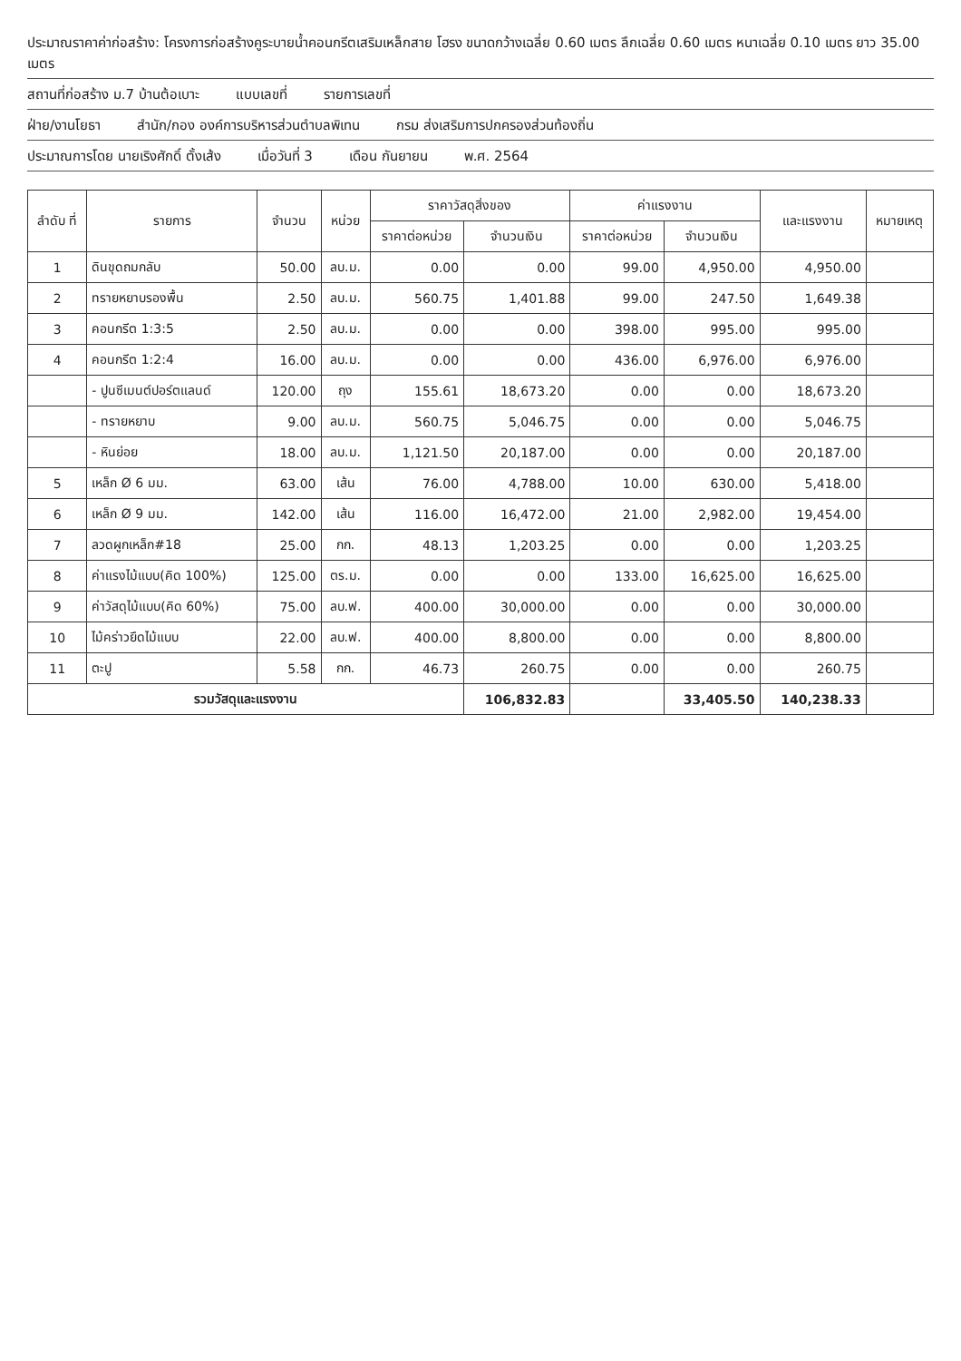ประมาณราคาค่าก่อสร้าง: โครงการก่อสร้างคูระบายน้ำคอนกรีตเสริมเหล็กสาย โฮรง ขนาดกว้างเฉลี่ย 0.60 เมตร ลึกเฉลี่ย 0.60 เมตร หนาเฉลี่ย 0.10 เมตร ยาว 35.00 เมตร
สถานที่ก่อสร้าง ม.7 บ้านต้อเบาะ แบบเลขที่ รายการเลขที่
ฝ่าย/งานโยธา สำนัก/กอง องค์การบริหารส่วนตำบลพิเทน กรม ส่งเสริมการปกครองส่วนท้องถิ่น
ประมาณการโดย นายเริงศักดิ์ ตั้งเส้ง เมื่อวันที่ 3 เดือน กันยายน พ.ศ. 2564
| ลำดับ ที่ | รายการ | จำนวน | หน่วย | ราคาวัสดุสิ่งของ | | ค่าแรงงาน | | และแรงงาน | หมายเหตุ |
| --- | --- | --- | --- | --- | --- | --- | --- | --- | --- |
| | | | | ราคาต่อหน่วย | จำนวนเงิน | ราคาต่อหน่วย | จำนวนเงิน | | |
| 1 | ดินขุดถมกลับ | 50.00 | ลบ.ม. | 0.00 | 0.00 | 99.00 | 4,950.00 | 4,950.00 | |
| 2 | ทรายหยาบรองพื้น | 2.50 | ลบ.ม. | 560.75 | 1,401.88 | 99.00 | 247.50 | 1,649.38 | |
| 3 | คอนกรีต 1:3:5 | 2.50 | ลบ.ม. | 0.00 | 0.00 | 398.00 | 995.00 | 995.00 | |
| 4 | คอนกรีต 1:2:4 | 16.00 | ลบ.ม. | 0.00 | 0.00 | 436.00 | 6,976.00 | 6,976.00 | |
| | - ปูนซีเมนต์ปอร์ตแลนด์ | 120.00 | ถุง | 155.61 | 18,673.20 | 0.00 | 0.00 | 18,673.20 | |
| | - ทรายหยาบ | 9.00 | ลบ.ม. | 560.75 | 5,046.75 | 0.00 | 0.00 | 5,046.75 | |
| | - หินย่อย | 18.00 | ลบ.ม. | 1,121.50 | 20,187.00 | 0.00 | 0.00 | 20,187.00 | |
| 5 | เหล็ก Ø 6 มม. | 63.00 | เส้น | 76.00 | 4,788.00 | 10.00 | 630.00 | 5,418.00 | |
| 6 | เหล็ก Ø 9 มม. | 142.00 | เส้น | 116.00 | 16,472.00 | 21.00 | 2,982.00 | 19,454.00 | |
| 7 | ลวดผูกเหล็ก#18 | 25.00 | กก. | 48.13 | 1,203.25 | 0.00 | 0.00 | 1,203.25 | |
| 8 | ค่าแรงไม้แบบ(คิด 100%) | 125.00 | ตร.ม. | 0.00 | 0.00 | 133.00 | 16,625.00 | 16,625.00 | |
| 9 | ค่าวัสดุไม้แบบ(คิด 60%) | 75.00 | ลบ.ฟ. | 400.00 | 30,000.00 | 0.00 | 0.00 | 30,000.00 | |
| 10 | ไม้คร่าวยึดไม้แบบ | 22.00 | ลบ.ฟ. | 400.00 | 8,800.00 | 0.00 | 0.00 | 8,800.00 | |
| 11 | ตะปู | 5.58 | กก. | 46.73 | 260.75 | 0.00 | 0.00 | 260.75 | |
| รวมวัสดุและแรงงาน | | | | | 106,832.83 | | 33,405.50 | 140,238.33 | |